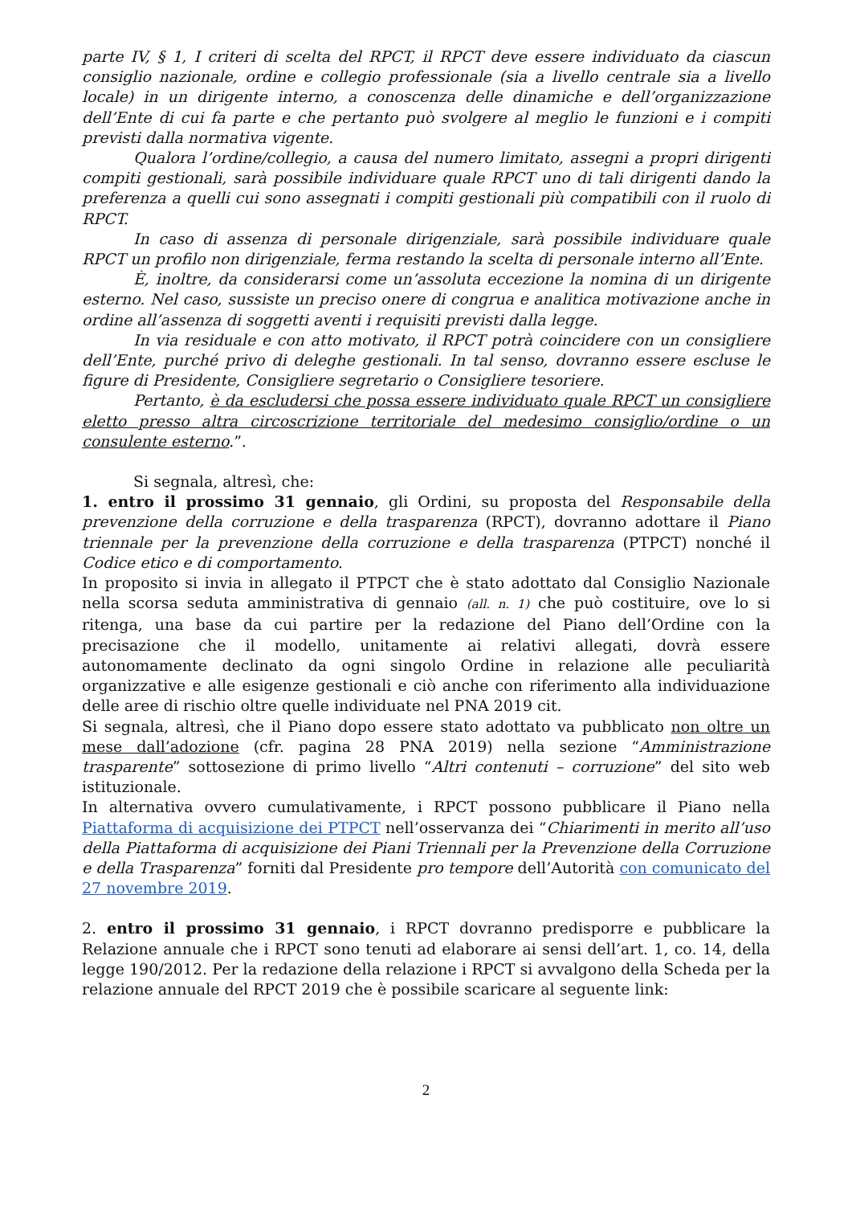parte IV, § 1, I criteri di scelta del RPCT, il RPCT deve essere individuato da ciascun consiglio nazionale, ordine e collegio professionale (sia a livello centrale sia a livello locale) in un dirigente interno, a conoscenza delle dinamiche e dell’organizzazione dell’Ente di cui fa parte e che pertanto può svolgere al meglio le funzioni e i compiti previsti dalla normativa vigente.
Qualora l’ordine/collegio, a causa del numero limitato, assegni a propri dirigenti compiti gestionali, sarà possibile individuare quale RPCT uno di tali dirigenti dando la preferenza a quelli cui sono assegnati i compiti gestionali più compatibili con il ruolo di RPCT.
In caso di assenza di personale dirigenziale, sarà possibile individuare quale RPCT un profilo non dirigenziale, ferma restando la scelta di personale interno all’Ente.
È, inoltre, da considerarsi come un’assoluta eccezione la nomina di un dirigente esterno. Nel caso, sussiste un preciso onere di congrua e analitica motivazione anche in ordine all’assenza di soggetti aventi i requisiti previsti dalla legge.
In via residuale e con atto motivato, il RPCT potrà coincidere con un consigliere dell’Ente, purché privo di deleghe gestionali. In tal senso, dovranno essere escluse le figure di Presidente, Consigliere segretario o Consigliere tesoriere.
Pertanto, è da escludersi che possa essere individuato quale RPCT un consigliere eletto presso altra circoscrizione territoriale del medesimo consiglio/ordine o un consulente esterno.”.
Si segnala, altresì, che:
1. entro il prossimo 31 gennaio, gli Ordini, su proposta del Responsabile della prevenzione della corruzione e della trasparenza (RPCT), dovranno adottare il Piano triennale per la prevenzione della corruzione e della trasparenza (PTPCT) nonché il Codice etico e di comportamento.
In proposito si invia in allegato il PTPCT che è stato adottato dal Consiglio Nazionale nella scorsa seduta amministrativa di gennaio (all. n. 1) che può costituire, ove lo si ritenga, una base da cui partire per la redazione del Piano dell’Ordine con la precisazione che il modello, unitamente ai relativi allegati, dovrà essere autonomamente declinato da ogni singolo Ordine in relazione alle peculiarità organizzative e alle esigenze gestionali e ciò anche con riferimento alla individuazione delle aree di rischio oltre quelle individuate nel PNA 2019 cit.
Si segnala, altresì, che il Piano dopo essere stato adottato va pubblicato non oltre un mese dall’adozione (cfr. pagina 28 PNA 2019) nella sezione “Amministrazione trasparente” sottosezione di primo livello “Altri contenuti – corruzione” del sito web istituzionale.
In alternativa ovvero cumulativamente, i RPCT possono pubblicare il Piano nella Piattaforma di acquisizione dei PTPCT nell’osservanza dei “Chiarimenti in merito all’uso della Piattaforma di acquisizione dei Piani Triennali per la Prevenzione della Corruzione e della Trasparenza” forniti dal Presidente pro tempore dell’Autorità con comunicato del 27 novembre 2019.
2. entro il prossimo 31 gennaio, i RPCT dovranno predisporre e pubblicare la Relazione annuale che i RPCT sono tenuti ad elaborare ai sensi dell’art. 1, co. 14, della legge 190/2012. Per la redazione della relazione i RPCT si avvalgono della Scheda per la relazione annuale del RPCT 2019 che è possibile scaricare al seguente link:
2